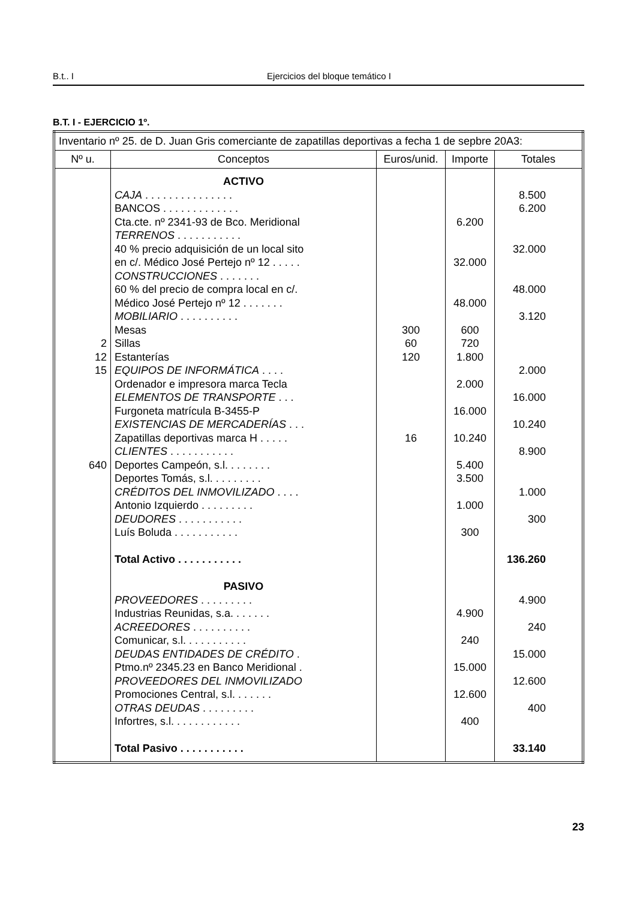B.t.. I Ejercicios del bloque temático I
B.T. I - EJERCICIO 1º.
| Inventario nº 25. de D. Juan Gris comerciante de zapatillas deportivas a fecha 1 de sepbre 20A3: | | | | |
| Nº u. | Conceptos | Euros/unid. | Importe | Totales |
| 2 12 15 640 | ACTIVO CAJA . . . . . . . . . . . . . . . BANCOS . . . . . . . . . . . . . Cta.cte. nº 2341-93 de Bco. Meridional TERRENOS . . . . . . . . . . . 40 % precio adquisición de un local sito en c/. Médico José Pertejo nº 12 . . . . . CONSTRUCCIONES . . . . . . . 60 % del precio de compra local en c/. Médico José Pertejo nº 12 . . . . . . . MOBILIARIO . . . . . . . . . . Mesas Sillas Estanterías EQUIPOS DE INFORMÁTICA . . . . Ordenador e impresora marca Tecla ELEMENTOS DE TRANSPORTE . . . Furgoneta matrícula B-3455-P EXISTENCIAS DE MERCADERÍAS . . . Zapatillas deportivas marca H . . . . . CLIENTES . . . . . . . . . . . Deportes Campeón, s.l. . . . . . . . Deportes Tomás, s.l. . . . . . . . . CRÉDITOS DEL INMOVILIZADO . . . . Antonio Izquierdo . . . . . . . . . DEUDORES . . . . . . . . . . . Luís Boluda . . . . . . . . . . . Total Activo . . . . . . . . . . . PASIVO PROVEEDORES . . . . . . . . . Industrias Reunidas, s.a. . . . . . . ACREEDORES . . . . . . . . . . Comunicar, s.l. . . . . . . . . . . DEUDAS ENTIDADES DE CRÉDITO . Ptmo.nº 2345.23 en Banco Meridional . PROVEEDORES DEL INMOVILIZADO Promociones Central, s.l. . . . . . . OTRAS DEUDAS . . . . . . . . . Infortres, s.l. . . . . . . . . . . . Total Pasivo . . . . . . . . . . . | 300 60 120 16 | 6.200 32.000 48.000 600 720 1.800 2.000 16.000 10.240 5.400 3.500 1.000 300 4.900 240 15.000 12.600 400 | 8.500 6.200 32.000 48.000 3.120 2.000 16.000 10.240 8.900 1.000 300 136.260 4.900 240 15.000 12.600 400 33.140 |
23